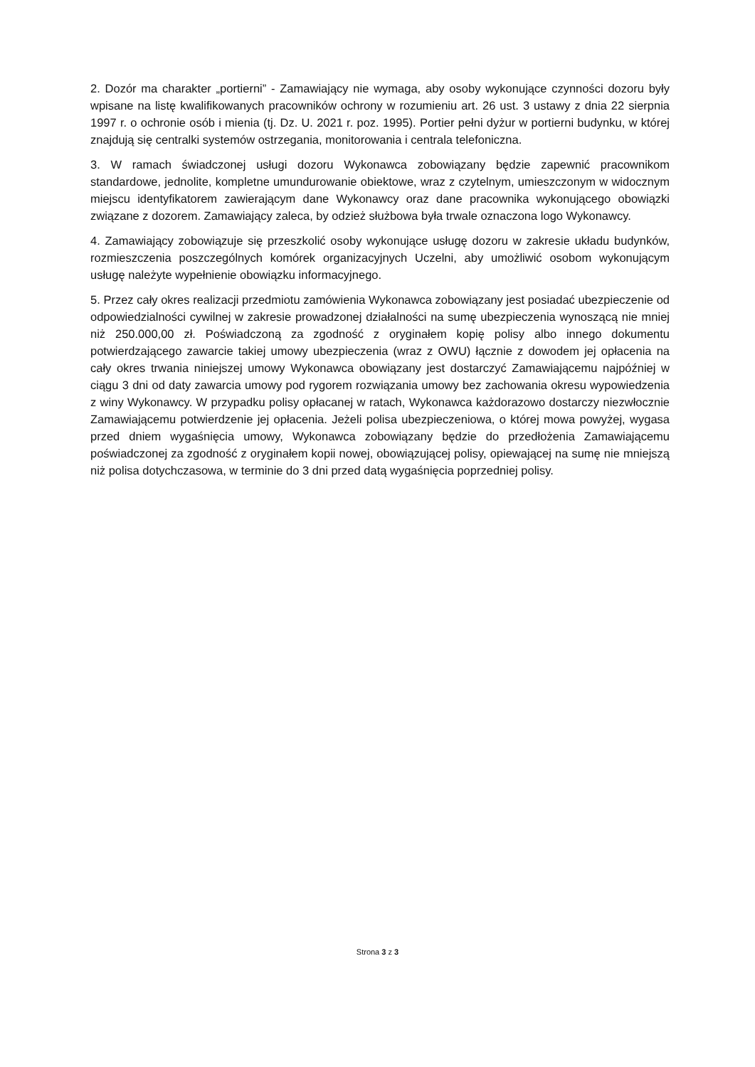2. Dozór ma charakter „portierni” - Zamawiający nie wymaga, aby osoby wykonujące czynności dozoru były wpisane na listę kwalifikowanych pracowników ochrony w rozumieniu art. 26 ust. 3 ustawy z dnia 22 sierpnia 1997 r. o ochronie osób i mienia (tj. Dz. U. 2021 r. poz. 1995). Portier pełni dyżur w portierni budynku, w której znajdują się centralki systemów ostrzegania, monitorowania i centrala telefoniczna.
3. W ramach świadczonej usługi dozoru Wykonawca zobowiązany będzie zapewnić pracownikom standardowe, jednolite, kompletne umundurowanie obiektowe, wraz z czytelnym, umieszczonym w widocznym miejscu identyfikatorem zawierającym dane Wykonawcy oraz dane pracownika wykonującego obowiązki związane z dozorem. Zamawiający zaleca, by odzież służbowa była trwale oznaczona logo Wykonawcy.
4. Zamawiający zobowiązuje się przeszkolić osoby wykonujące usługę dozoru w zakresie układu budynków, rozmieszczenia poszczególnych komórek organizacyjnych Uczelni, aby umożliwić osobom wykonującym usługę należyte wypełnienie obowiązku informacyjnego.
5. Przez cały okres realizacji przedmiotu zamówienia Wykonawca zobowiązany jest posiadać ubezpieczenie od odpowiedzialności cywilnej w zakresie prowadzonej działalności na sumę ubezpieczenia wynoszącą nie mniej niż 250.000,00 zł. Poświadczoną za zgodność z oryginałem kopię polisy albo innego dokumentu potwierdzającego zawarcie takiej umowy ubezpieczenia (wraz z OWU) łącznie z dowodem jej opłacenia na cały okres trwania niniejszej umowy Wykonawca obowiązany jest dostarczyć Zamawiającemu najpóźniej w ciągu 3 dni od daty zawarcia umowy pod rygorem rozwiązania umowy bez zachowania okresu wypowiedzenia z winy Wykonawcy. W przypadku polisy opłacanej w ratach, Wykonawca każdorazowo dostarczy niezwłocznie Zamawiającemu potwierdzenie jej opłacenia. Jeżeli polisa ubezpieczeniowa, o której mowa powyżej, wygasa przed dniem wygaśnięcia umowy, Wykonawca zobowiązany będzie do przedłożenia Zamawiającemu poświadczonej za zgodność z oryginałem kopii nowej, obowiązującej polisy, opiewającej na sumę nie mniejszą niż polisa dotychczasowa, w terminie do 3 dni przed datą wygaśnięcia poprzedniej polisy.
Strona 3 z 3